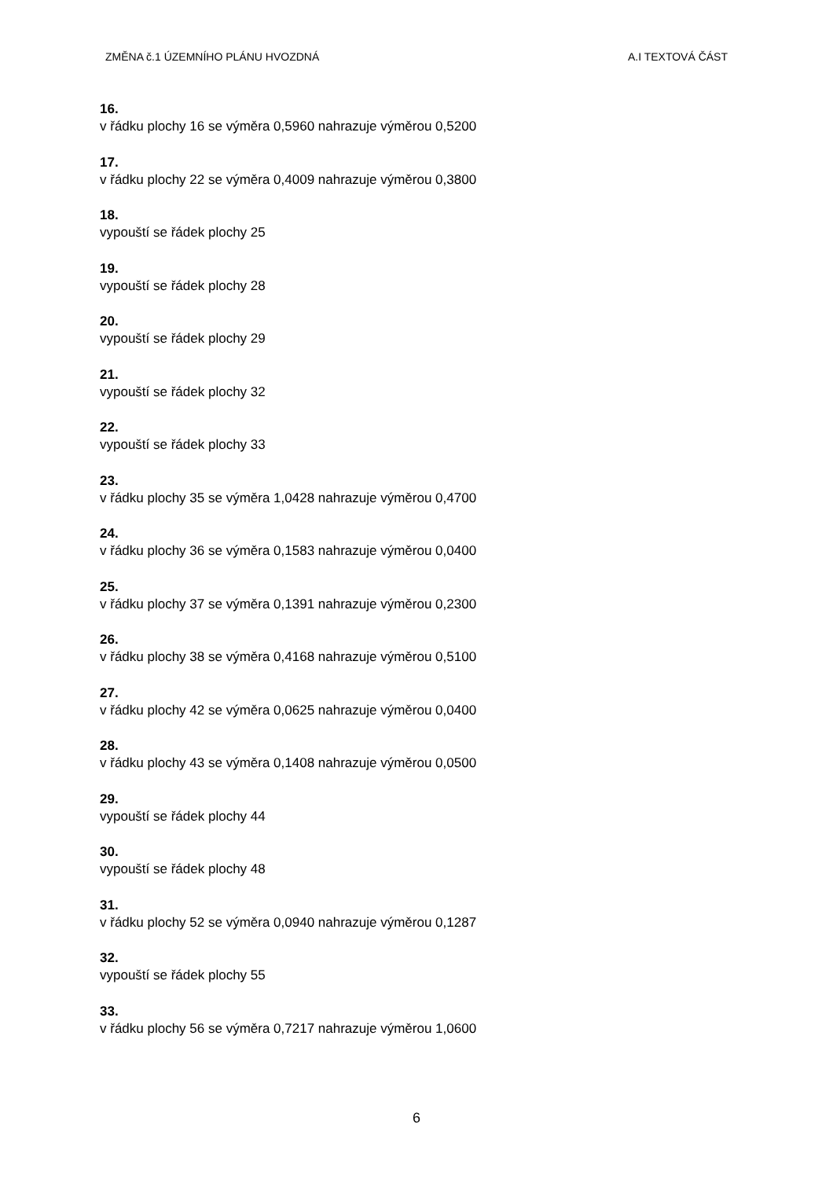ZMĚNA č.1 ÚZEMNÍHO PLÁNU HVOZDNÁ A.I TEXTOVÁ ČÁST
16.
v řádku plochy 16 se výměra 0,5960 nahrazuje výměrou 0,5200
17.
v řádku plochy 22 se výměra 0,4009 nahrazuje výměrou 0,3800
18.
vypouští se řádek plochy 25
19.
vypouští se řádek plochy 28
20.
vypouští se řádek plochy 29
21.
vypouští se řádek plochy 32
22.
vypouští se řádek plochy 33
23.
v řádku plochy 35 se výměra 1,0428 nahrazuje výměrou 0,4700
24.
v řádku plochy 36 se výměra 0,1583 nahrazuje výměrou 0,0400
25.
v řádku plochy 37 se výměra 0,1391 nahrazuje výměrou 0,2300
26.
v řádku plochy 38 se výměra 0,4168 nahrazuje výměrou 0,5100
27.
v řádku plochy 42 se výměra 0,0625 nahrazuje výměrou 0,0400
28.
v řádku plochy 43 se výměra 0,1408 nahrazuje výměrou 0,0500
29.
vypouští se řádek plochy 44
30.
vypouští se řádek plochy 48
31.
v řádku plochy 52 se výměra 0,0940 nahrazuje výměrou 0,1287
32.
vypouští se řádek plochy 55
33.
v řádku plochy 56 se výměra 0,7217 nahrazuje výměrou 1,0600
6